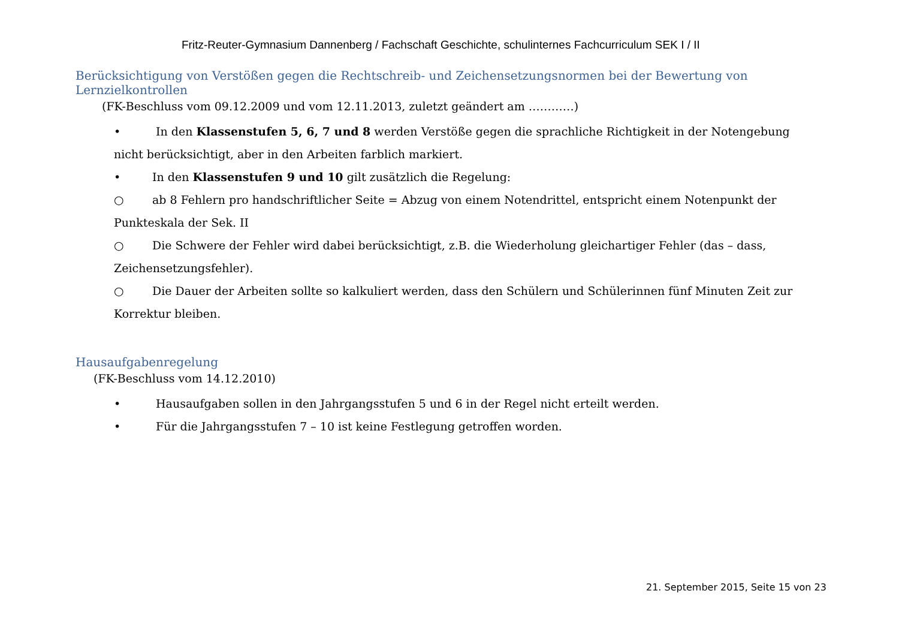Fritz-Reuter-Gymnasium Dannenberg / Fachschaft Geschichte, schulinternes Fachcurriculum SEK I / II
Berücksichtigung von Verstößen gegen die Rechtschreib- und Zeichensetzungsnormen bei der Bewertung von Lernzielkontrollen
(FK-Beschluss vom 09.12.2009 und vom 12.11.2013, zuletzt geändert am …………)
• In den Klassenstufen 5, 6, 7 und 8 werden Verstöße gegen die sprachliche Richtigkeit in der Notengebung nicht berücksichtigt, aber in den Arbeiten farblich markiert.
• In den Klassenstufen 9 und 10 gilt zusätzlich die Regelung:
○ ab 8 Fehlern pro handschriftlicher Seite = Abzug von einem Notendrittel, entspricht einem Notenpunkt der Punkteskala der Sek. II
○ Die Schwere der Fehler wird dabei berücksichtigt, z.B. die Wiederholung gleichartiger Fehler (das – dass, Zeichensetzungsfehler).
○ Die Dauer der Arbeiten sollte so kalkuliert werden, dass den Schülern und Schülerinnen fünf Minuten Zeit zur Korrektur bleiben.
Hausaufgabenregelung
(FK-Beschluss vom 14.12.2010)
• Hausaufgaben sollen in den Jahrgangsstufen 5 und 6 in der Regel nicht erteilt werden.
• Für die Jahrgangsstufen 7 – 10 ist keine Festlegung getroffen worden.
21. September 2015, Seite 15 von 23